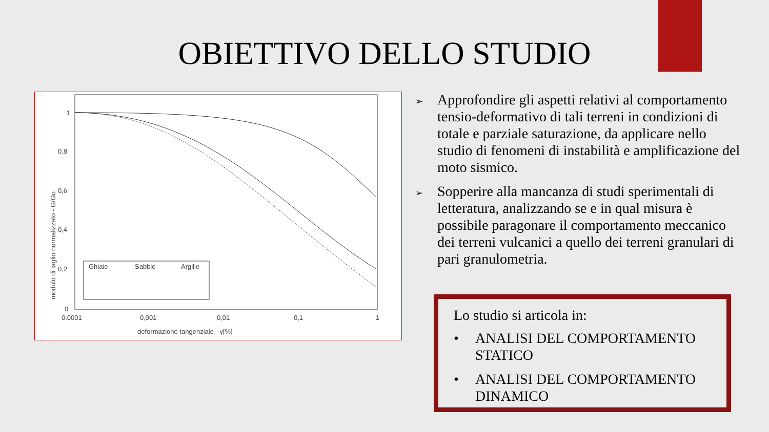OBIETTIVO DELLO STUDIO
modulo di taglio normalizzato - G/Go
1
0,8
0,6
0,4
0,2
0
0.0001
0,001
0,01
0,1
1
deformazione tangenziale - γ[%]
Ghiaie
Sabbie
Argille
➢ Approfondire gli aspetti relativi al comportamento tensio-deformativo di tali terreni in condizioni di totale e parziale saturazione, da applicare nello studio di fenomeni di instabilità e amplificazione del moto sismico.
➢ Sopperire alla mancanza di studi sperimentali di letteratura, analizzando se e in qual misura è possibile paragonare il comportamento meccanico dei terreni vulcanici a quello dei terreni granulari di pari granulometria.
Lo studio si articola in:
• ANALISI DEL COMPORTAMENTO STATICO
• ANALISI DEL COMPORTAMENTO DINAMICO